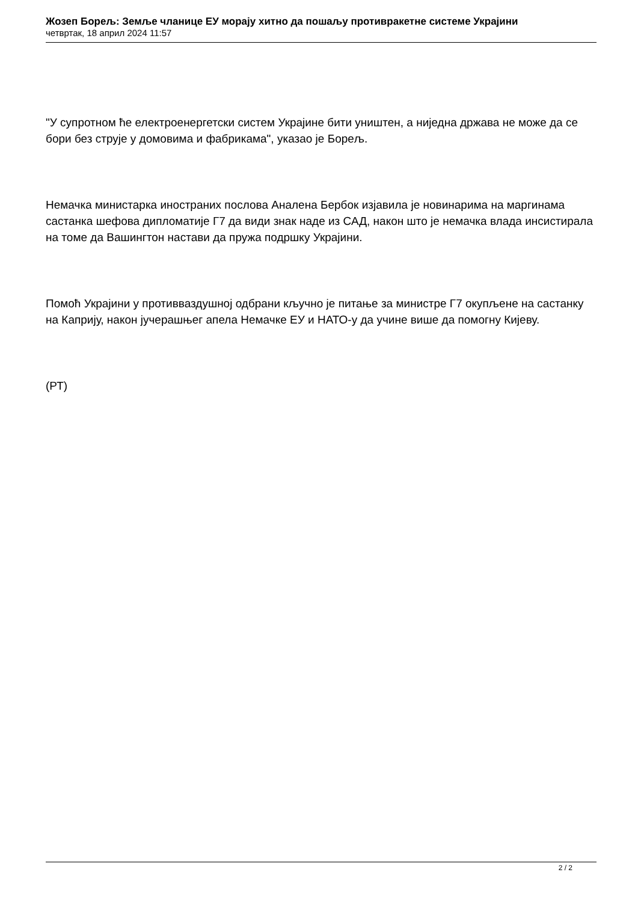Жозеп Борељ: Земље чланице ЕУ морају хитно да пошаљу противракетне системе Украјини
четвртак, 18 април 2024 11:57
"У супротном ће електроенергетски систем Украјине бити уништен, а ниједна држава не може да се бори без струје у домовима и фабрикама", указао је Борељ.
Немачка министарка иностраних послова Аналена Бербок изјавила је новинарима на маргинама састанка шефова дипломатије Г7 да види знак наде из САД, након што је немачка влада инсистирала на томе да Вашингтон настави да пружа подршку Украјини.
Помоћ Украјини у противваздушној одбрани кључно је питање за министре Г7 окупљене на састанку на Каприју, након јучерашњег апела Немачке ЕУ и НАТО-у да учине више да помогну Кијеву.
(РТ)
2 / 2